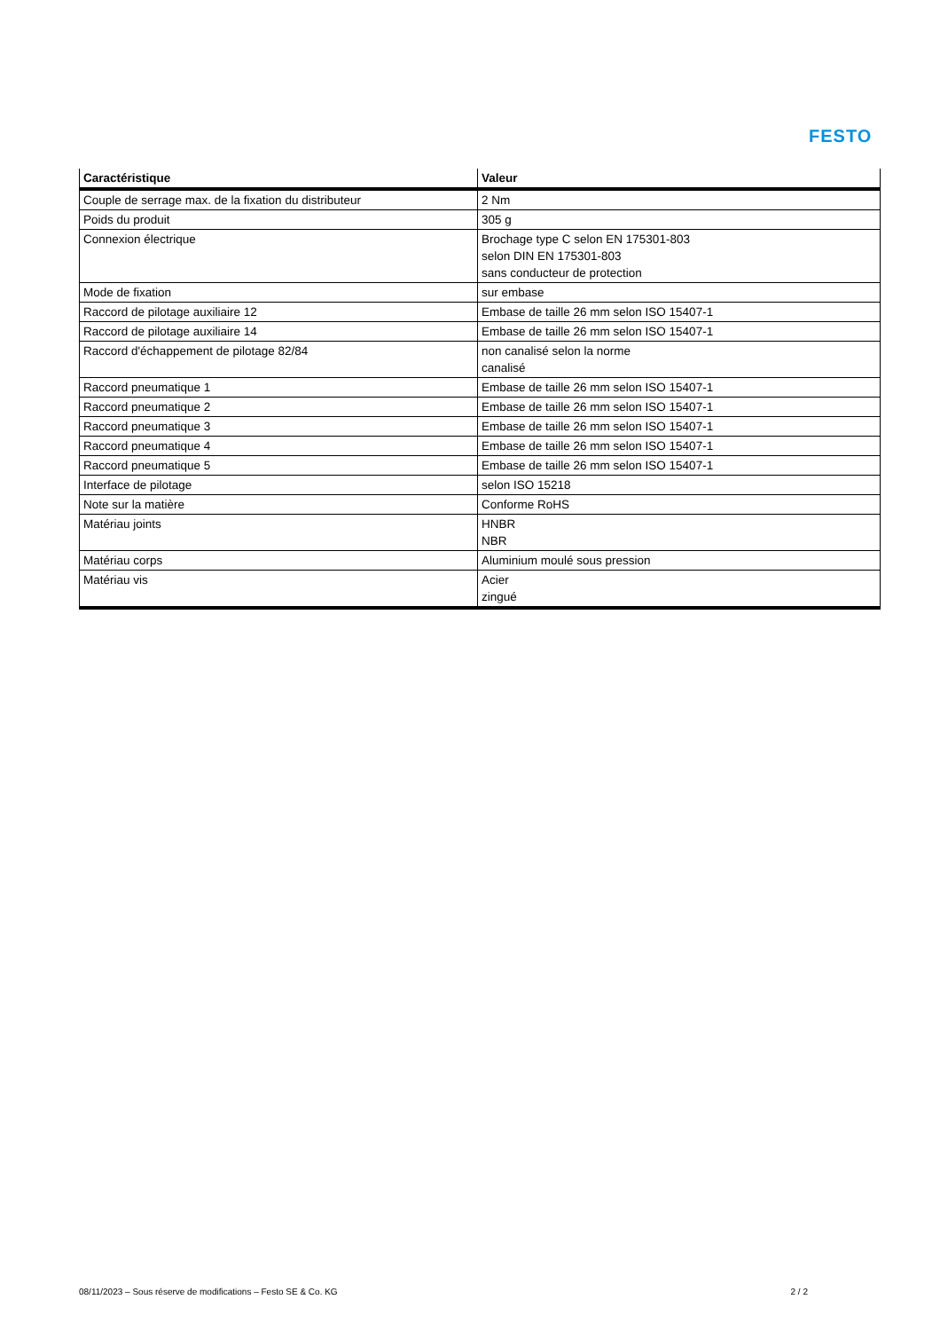FESTO
| Caractéristique | Valeur |
| --- | --- |
| Couple de serrage max. de la fixation du distributeur | 2 Nm |
| Poids du produit | 305 g |
| Connexion électrique | Brochage type C selon EN 175301-803 selon DIN EN 175301-803 sans conducteur de protection |
| Mode de fixation | sur embase |
| Raccord de pilotage auxiliaire 12 | Embase de taille 26 mm selon ISO 15407-1 |
| Raccord de pilotage auxiliaire 14 | Embase de taille 26 mm selon ISO 15407-1 |
| Raccord d'échappement de pilotage 82/84 | non canalisé selon la norme canalisé |
| Raccord pneumatique 1 | Embase de taille 26 mm selon ISO 15407-1 |
| Raccord pneumatique 2 | Embase de taille 26 mm selon ISO 15407-1 |
| Raccord pneumatique 3 | Embase de taille 26 mm selon ISO 15407-1 |
| Raccord pneumatique 4 | Embase de taille 26 mm selon ISO 15407-1 |
| Raccord pneumatique 5 | Embase de taille 26 mm selon ISO 15407-1 |
| Interface de pilotage | selon ISO 15218 |
| Note sur la matière | Conforme RoHS |
| Matériau joints | HNBR NBR |
| Matériau corps | Aluminium moulé sous pression |
| Matériau vis | Acier zingué |
08/11/2023 – Sous réserve de modifications – Festo SE & Co. KG 2 / 2